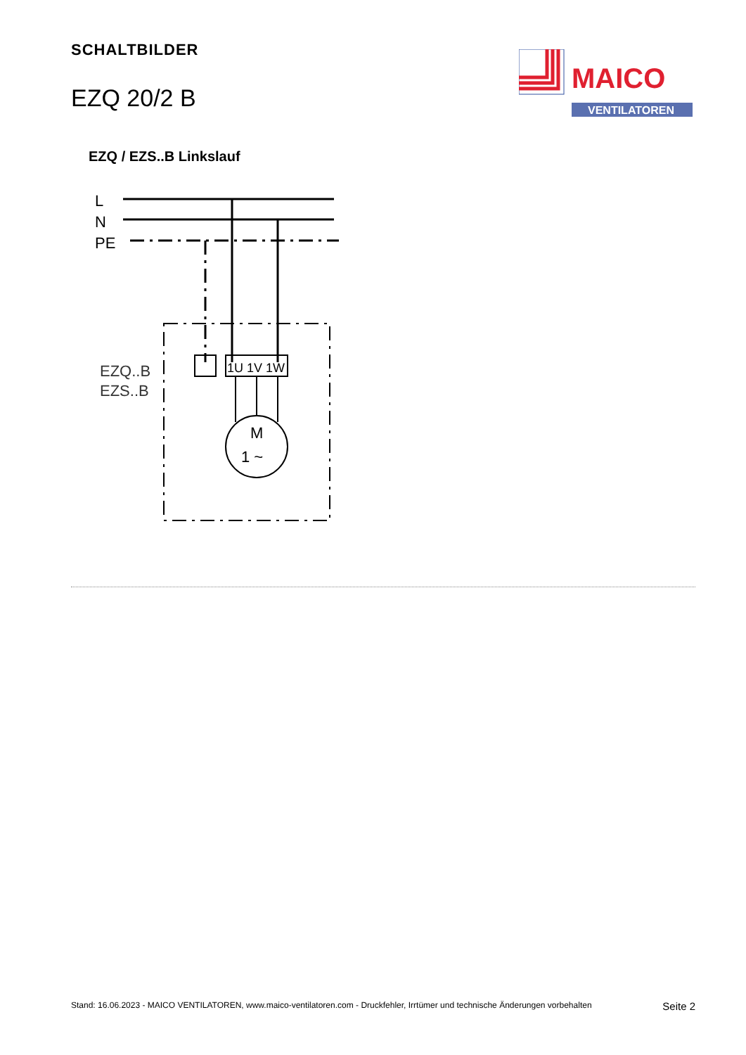SCHALTBILDER
EZQ 20/2 B
MAICO
VENTILATOREN
EZQ / EZS..B Linkslauf
L
N
PE
1U 1V 1W
EZQ..B
EZS..B
M
1 ~
Stand: 16.06.2023 - MAICO VENTILATOREN, www.maico-ventilatoren.com - Druckfehler, Irrtümer und technische Änderungen vorbehalten Seite 2